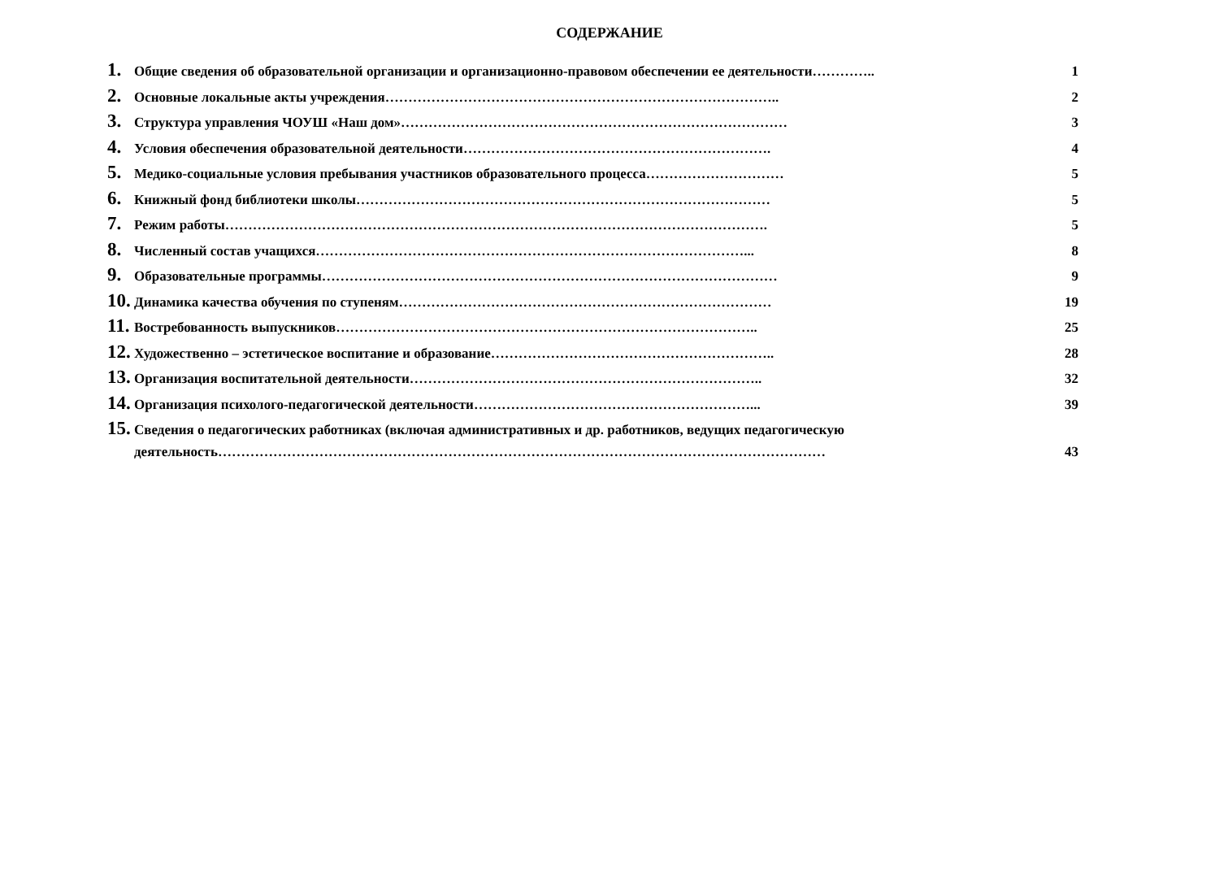СОДЕРЖАНИЕ
1. Общие сведения об образовательной организации и организационно-правовом обеспечении ее деятельности………….. 1
2. Основные локальные акты учреждения………………………………………………………………………….. 2
3. Структура управления ЧОУШ «Наш дом»………………………………………………………………………… 3
4. Условия обеспечения образовательной деятельности…………………………………………………………. 4
5. Медико-социальные условия пребывания участников образовательного процесса………………………… 5
6. Книжный фонд библиотеки школы……………………………………………………………………………… 5
7. Режим работы………………………………………………………………………………………………………. 5
8. Численный состав учащихся…………………………………………………………………………………... 8
9. Образовательные программы……………………………………………………………………………………… 9
10. Динамика качества обучения по ступеням……………………………………………………………………… 19
11. Востребованность выпускников……………………………………………………………………………….. 25
12. Художественно – эстетическое воспитание и образование…………………………………………………….. 28
13. Организация воспитательной деятельности………………………………………………………………….. 32
14. Организация психолого-педагогической деятельности……………………………………………………... 39
15. Сведения о педагогических работниках (включая административных и др. работников, ведущих педагогическую
деятельность…………………………………………………………………………………………………………………… 43